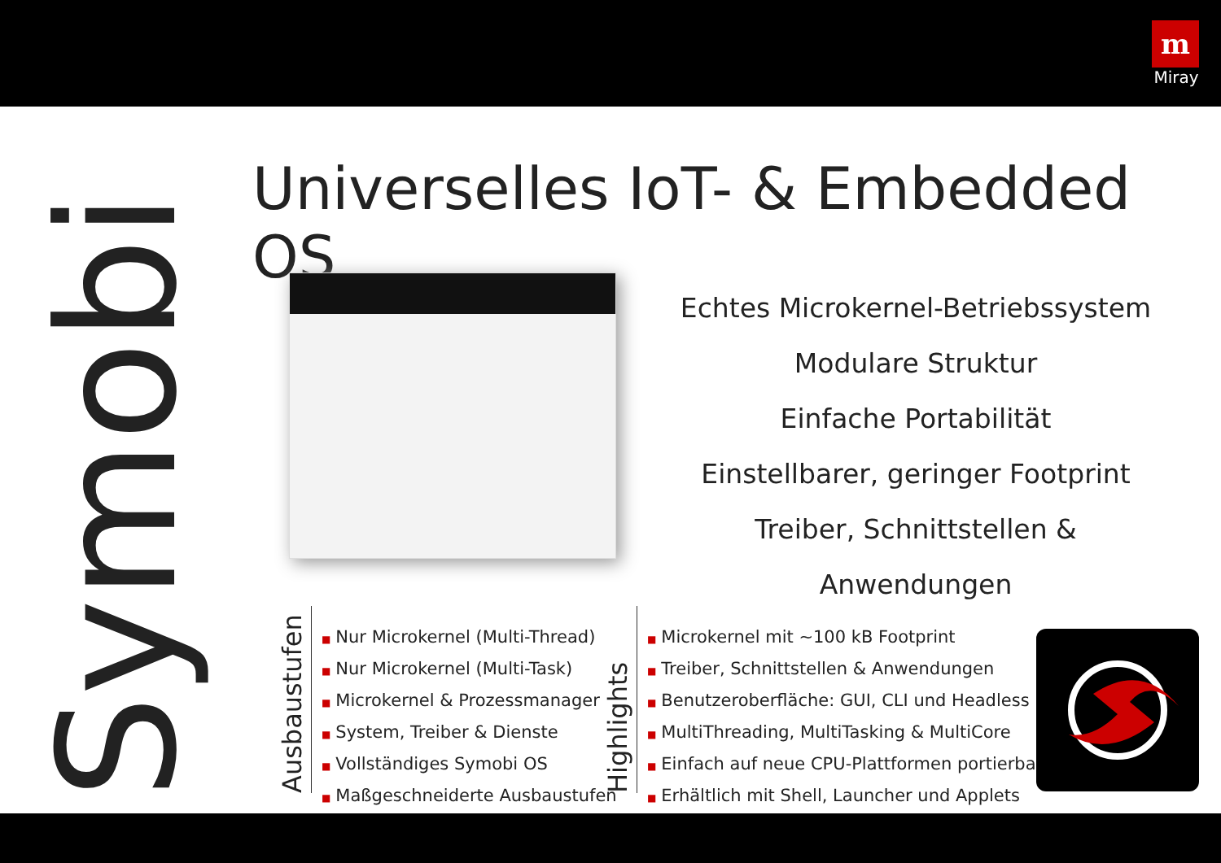m
Miray
Symobi
Universelles IoT- & Embedded OS
Echtes Microkernel-Betriebssystem
Modulare Struktur
Einfache Portabilität
Einstellbarer, geringer Footprint
Treiber, Schnittstellen & Anwendungen
Ausbaustufen
■ Nur Microkernel (Multi-Thread)
■ Nur Microkernel (Multi-Task)
■ Microkernel & Prozessmanager
■ System, Treiber & Dienste
■ Vollständiges Symobi OS
■ Maßgeschneiderte Ausbaustufen
Highlights
■ Microkernel mit ~100 kB Footprint
■ Treiber, Schnittstellen & Anwendungen
■ Benutzeroberfläche: GUI, CLI und Headless
■ MultiThreading, MultiTasking & MultiCore
■ Einfach auf neue CPU-Plattformen portierbar
■ Erhältlich mit Shell, Launcher und Applets